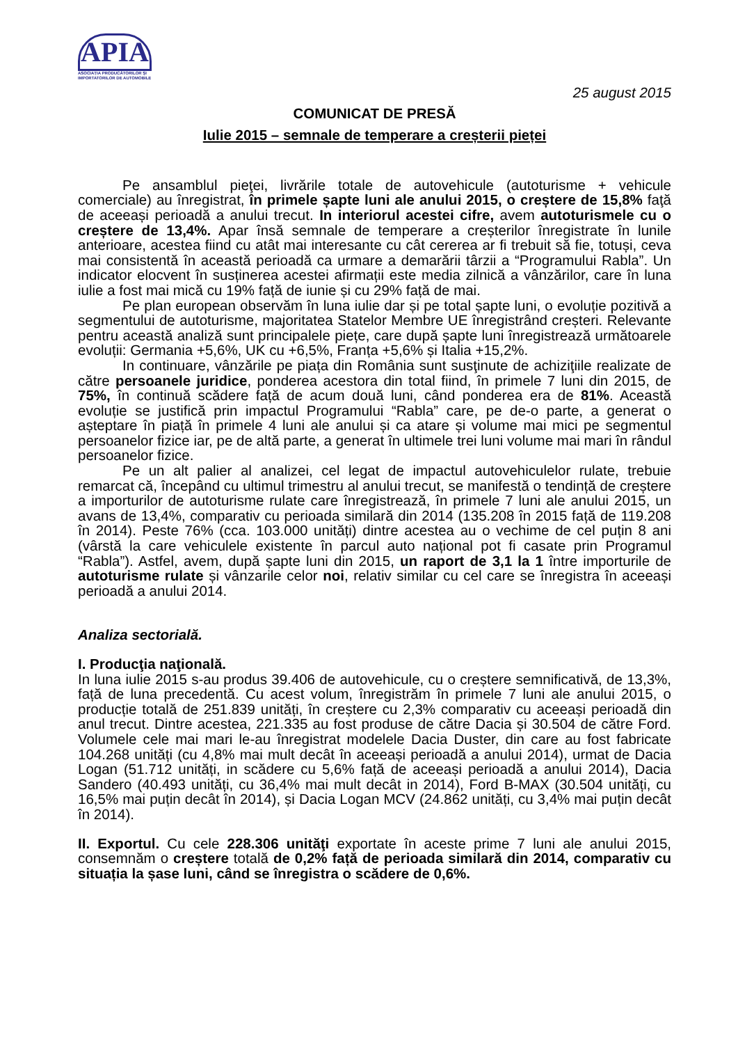APIA
ASOCIAȚIA PRODUCĂTORILOR ȘI IMPORTATORILOR DE AUTOMOBILE
25 august 2015
COMUNICAT DE PRESĂ
Iulie 2015 – semnale de temperare a creșterii pieței
Pe ansamblul pieţei, livrările totale de autovehicule (autoturisme + vehicule comerciale) au înregistrat, în primele șapte luni ale anului 2015, o creștere de 15,8% faţă de aceeași perioadă a anului trecut. In interiorul acestei cifre, avem autoturismele cu o creștere de 13,4%. Apar însă semnale de temperare a creșterilor înregistrate în lunile anterioare, acestea fiind cu atât mai interesante cu cât cererea ar fi trebuit să fie, totuși, ceva mai consistentă în această perioadă ca urmare a demarării târzii a “Programului Rabla”. Un indicator elocvent în susținerea acestei afirmații este media zilnică a vânzărilor, care în luna iulie a fost mai mică cu 19% față de iunie și cu 29% față de mai.
Pe plan european observăm în luna iulie dar și pe total șapte luni, o evoluție pozitivă a segmentului de autoturisme, majoritatea Statelor Membre UE înregistrând creșteri. Relevante pentru această analiză sunt principalele piețe, care după șapte luni înregistrează următoarele evoluții: Germania +5,6%, UK cu +6,5%, Franța +5,6% și Italia +15,2%.
In continuare, vânzările pe piața din România sunt susţinute de achiziţiile realizate de către persoanele juridice, ponderea acestora din total fiind, în primele 7 luni din 2015, de 75%, în continuă scădere față de acum două luni, când ponderea era de 81%. Această evoluție se justifică prin impactul Programului “Rabla” care, pe de-o parte, a generat o așteptare în piață în primele 4 luni ale anului și ca atare și volume mai mici pe segmentul persoanelor fizice iar, pe de altă parte, a generat în ultimele trei luni volume mai mari în rândul persoanelor fizice.
Pe un alt palier al analizei, cel legat de impactul autovehiculelor rulate, trebuie remarcat că, începând cu ultimul trimestru al anului trecut, se manifestă o tendință de creștere a importurilor de autoturisme rulate care înregistrează, în primele 7 luni ale anului 2015, un avans de 13,4%, comparativ cu perioada similară din 2014 (135.208 în 2015 față de 119.208 în 2014). Peste 76% (cca. 103.000 unități) dintre acestea au o vechime de cel puțin 8 ani (vârstă la care vehiculele existente în parcul auto național pot fi casate prin Programul “Rabla”). Astfel, avem, după șapte luni din 2015, un raport de 3,1 la 1 între importurile de autoturisme rulate și vânzarile celor noi, relativ similar cu cel care se înregistra în aceeași perioadă a anului 2014.
Analiza sectorială.
I. Producţia naţională.
In luna iulie 2015 s-au produs 39.406 de autovehicule, cu o creștere semnificativă, de 13,3%, față de luna precedentă. Cu acest volum, înregistrăm în primele 7 luni ale anului 2015, o producție totală de 251.839 unități, în creștere cu 2,3% comparativ cu aceeași perioadă din anul trecut. Dintre acestea, 221.335 au fost produse de către Dacia și 30.504 de către Ford. Volumele cele mai mari le-au înregistrat modelele Dacia Duster, din care au fost fabricate 104.268 unități (cu 4,8% mai mult decât în aceeași perioadă a anului 2014), urmat de Dacia Logan (51.712 unități, in scădere cu 5,6% față de aceeași perioadă a anului 2014), Dacia Sandero (40.493 unități, cu 36,4% mai mult decât in 2014), Ford B-MAX (30.504 unități, cu 16,5% mai puțin decât în 2014), și Dacia Logan MCV (24.862 unități, cu 3,4% mai puțin decât în 2014).
II. Exportul. Cu cele 228.306 unităţi exportate în aceste prime 7 luni ale anului 2015, consemnăm o creștere totală de 0,2% față de perioada similară din 2014, comparativ cu situația la șase luni, când se înregistra o scădere de 0,6%.